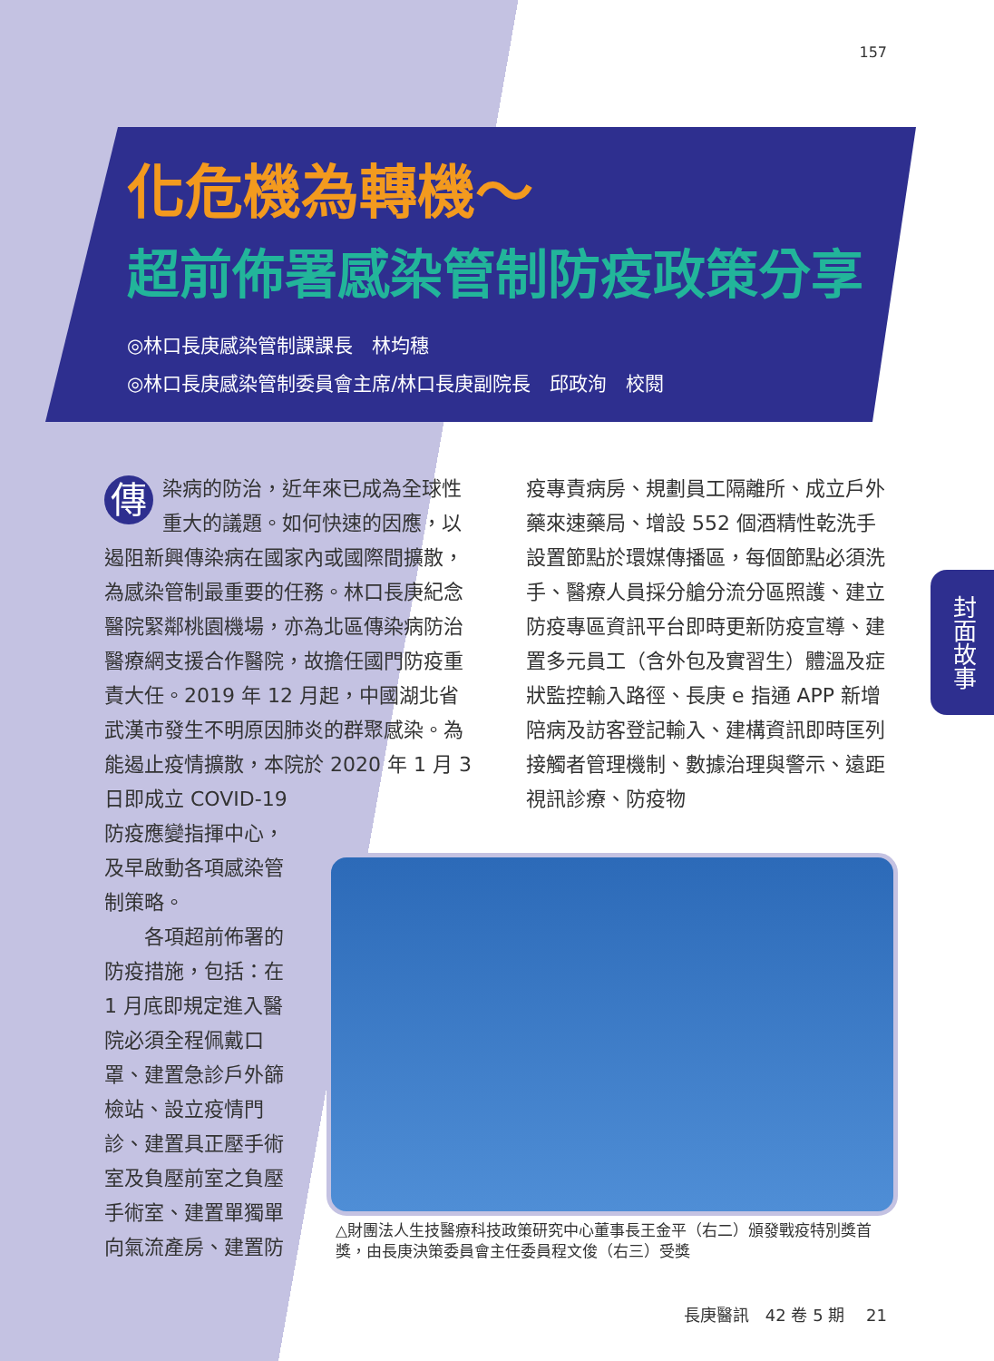157
化危機為轉機～
超前佈署感染管制防疫政策分享
◎林口長庚感染管制課課長　林均穗
◎林口長庚感染管制委員會主席/林口長庚副院長　邱政洵　校閱
封面故事
傳染病的防治，近年來已成為全球性重大的議題。如何快速的因應，以遏阻新興傳染病在國家內或國際間擴散，為感染管制最重要的任務。林口長庚紀念醫院緊鄰桃園機場，亦為北區傳染病防治醫療網支援合作醫院，故擔任國門防疫重責大任。2019 年 12 月起，中國湖北省武漢市發生不明原因肺炎的群聚感染。為能遏止疫情擴散，本院於 2020 年 1 月 3 日即成立 COVID-19
防疫應變指揮中心，及早啟動各項感染管制策略。
　　各項超前佈署的防疫措施，包括：在 1 月底即規定進入醫院必須全程佩戴口罩、建置急診戶外篩檢站、設立疫情門診、建置具正壓手術室及負壓前室之負壓手術室、建置單獨單向氣流產房、建置防
疫專責病房、規劃員工隔離所、成立戶外藥來速藥局、增設 552 個酒精性乾洗手設置節點於環媒傳播區，每個節點必須洗手、醫療人員採分艙分流分區照護、建立防疫專區資訊平台即時更新防疫宣導、建置多元員工（含外包及實習生）體溫及症狀監控輸入路徑、長庚 e 指通 APP 新增陪病及訪客登記輸入、建構資訊即時匡列接觸者管理機制、數據治理與警示、遠距視訊診療、防疫物
△財團法人生技醫療科技政策研究中心董事長王金平（右二）頒發戰疫特別獎首獎，由長庚決策委員會主任委員程文俊（右三）受獎
長庚醫訊　42 卷 5 期　 21